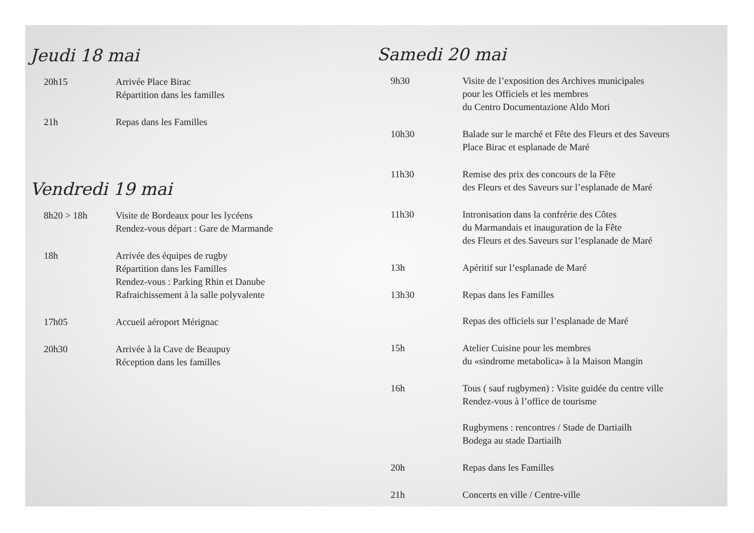Jeudi 18 mai
20h15 Arrivée Place Birac
Répartition dans les familles
21h Repas dans les Familles
Vendredi 19 mai
8h20 > 18h Visite de Bordeaux pour les lycéens
Rendez-vous départ : Gare de Marmande
18h Arrivée des équipes de rugby
Répartition dans les Familles
Rendez-vous : Parking Rhin et Danube
Rafraichissement à la salle polyvalente
17h05 Accueil aéroport Mérignac
20h30 Arrivée à la Cave de Beaupuy
Réception dans les familles
Samedi 20 mai
9h30 Visite de l’exposition des Archives municipales
pour les Officiels et les membres
du Centro Documentazione Aldo Mori
10h30 Balade sur le marché et Fête des Fleurs et des Saveurs
Place Birac et esplanade de Maré
11h30 Remise des prix des concours de la Fête
des Fleurs et des Saveurs sur l’esplanade de Maré
11h30 Intronisation dans la confrérie des Côtes
du Marmandais et inauguration de la Fête
des Fleurs et des Saveurs sur l’esplanade de Maré
13h Apéritif sur l’esplanade de Maré
13h30 Repas dans les Familles
Repas des officiels sur l’esplanade de Maré
15h Atelier Cuisine pour les membres
du «sindrome metabolica» à la Maison Mangin
16h Tous ( sauf rugbymen) : Visite guidée du centre ville
Rendez-vous à l’office de tourisme
Rugbymens : rencontres / Stade de Dartiailh
Bodega au stade Dartiailh
20h Repas dans les Familles
21h Concerts en ville / Centre-ville